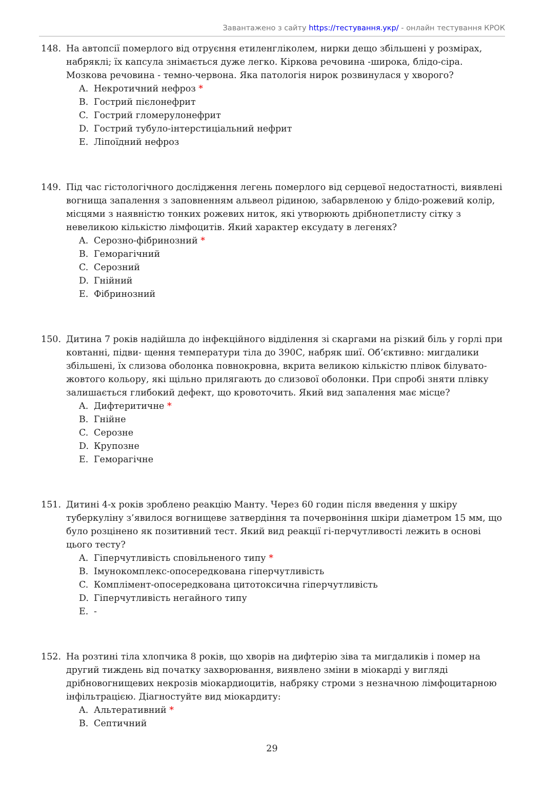Завантажено з сайту https://тестування.укр/ - онлайн тестування КРОК
148. На автопсії померлого від отруєння етиленгліколем, нирки дещо збільшені у розмірах, набряклі; їх капсула знімається дуже легко. Кіркова речовина -широка, блідо-сіра. Мозкова речовина - темно-червона. Яка патологія нирок розвинулася у хворого?
A. Некротичний нефроз *
B. Гострий пієлонефрит
C. Гострий гломерулонефрит
D. Гострий тубуло-інтерстиціальний нефрит
E. Ліпоїдний нефроз
149. Під час гістологічного дослідження легень померлого від серцевої недостатності, виявлені вогнища запалення з заповненням альвеол рідиною, забарвленою у блідо-рожевий колір, місцями з наявністю тонких рожевих ниток, які утворюють дрібнопетлисту сітку з невеликою кількістю лімфоцитів. Який характер ексудату в легенях?
A. Серозно-фібринозний *
B. Геморагічний
C. Серозний
D. Гнійний
E. Фібринозний
150. Дитина 7 років надійшла до інфекційного відділення зі скаргами на різкий біль у горлі при ковтанні, підви- щення температури тіла до 390С, набряк шиї. Об’єктивно: мигдалики збільшені, їх слизова оболонка повнокровна, вкрита великою кількістю плівок білувато-жовтого кольору, які щільно прилягають до слизової оболонки. При спробі зняти плівку залишається глибокий дефект, що кровоточить. Який вид запалення має місце?
A. Дифтеритичне *
B. Гнійне
C. Серозне
D. Крупозне
E. Геморагічне
151. Дитині 4-х років зроблено реакцію Манту. Через 60 годин після введення у шкіру туберкуліну з’явилося вогнищеве затвердіння та почервоніння шкіри діаметром 15 мм, що було розцінено як позитивний тест. Який вид реакції гі-перчутливості лежить в основі цього тесту?
A. Гіперчутливість сповільненого типу *
B. Імунокомплекс-опосередкована гіперчутливість
C. Комплімент-опосередкована цитотоксична гіперчутливість
D. Гіперчутливість негайного типу
E. -
152. На розтині тіла хлопчика 8 років, що хворів на дифтерію зіва та мигдаликів і помер на другий тиждень від початку захворювання, виявлено зміни в міокарді у вигляді дрібновогнищевих некрозів міокардиоцитів, набряку строми з незначною лімфоцитарною інфільтрацією. Діагностуйте вид міокардиту:
A. Альтеративний *
B. Септичний
29